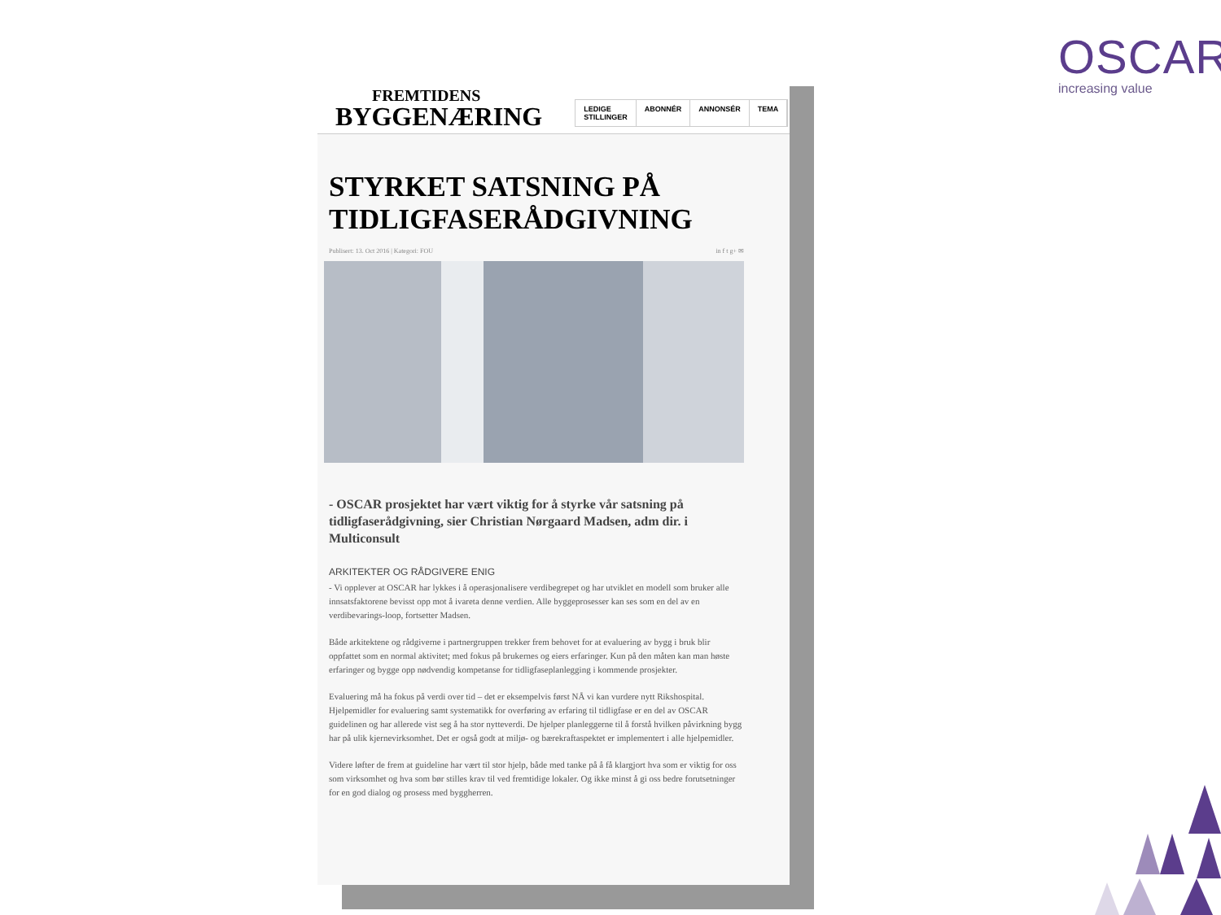OSCAR
increasing value
FREMTIDENS
BYGGENÆRING
LEDIGE STILLINGER ABONNÉR ANNONSÉR TEMA
STYRKET SATSNING PÅ TIDLIGFASERÅDGIVNING
Publisert: 13. Oct 2016 | Kategori: FOU in f t g+ ✉
- OSCAR prosjektet har vært viktig for å styrke vår satsning på tidligfaserådgivning, sier Christian Nørgaard Madsen, adm dir. i Multiconsult
ARKITEKTER OG RÅDGIVERE ENIG
- Vi opplever at OSCAR har lykkes i å operasjonalisere verdibegrepet og har utviklet en modell som bruker alle innsatsfaktorene bevisst opp mot å ivareta denne verdien. Alle byggeprosesser kan ses som en del av en verdibevarings-loop, fortsetter Madsen.
Både arkitektene og rådgiverne i partnergruppen trekker frem behovet for at evaluering av bygg i bruk blir oppfattet som en normal aktivitet; med fokus på brukernes og eiers erfaringer. Kun på den måten kan man høste erfaringer og bygge opp nødvendig kompetanse for tidligfaseplanlegging i kommende prosjekter.
Evaluering må ha fokus på verdi over tid – det er eksempelvis først NÅ vi kan vurdere nytt Rikshospital. Hjelpemidler for evaluering samt systematikk for overføring av erfaring til tidligfase er en del av OSCAR guidelinen og har allerede vist seg å ha stor nytteverdi. De hjelper planleggerne til å forstå hvilken påvirkning bygg har på ulik kjernevirksomhet. Det er også godt at miljø- og bærekraftaspektet er implementert i alle hjelpemidler.
Videre løfter de frem at guideline har vært til stor hjelp, både med tanke på å få klargjort hva som er viktig for oss som virksomhet og hva som bør stilles krav til ved fremtidige lokaler. Og ikke minst å gi oss bedre forutsetninger for en god dialog og prosess med byggherren.